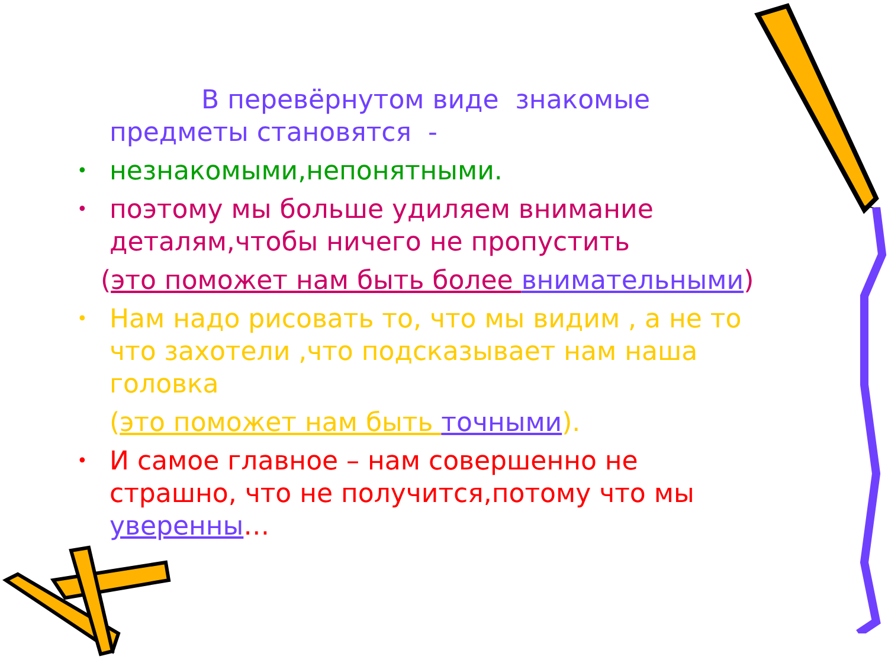В перевёрнутом виде знакомые
предметы становятся -
•
незнакомыми,непонятными.
•
поэтому мы больше удиляем внимание деталям,чтобы ничего не пропустить
(это поможет нам быть более внимательными)
•
Нам надо рисовать то, что мы видим , а не то что захотели ,что подсказывает нам наша головка
(это поможет нам быть точными).
•
И самое главное – нам совершенно не страшно, что не получится,потому что мы уверенны…